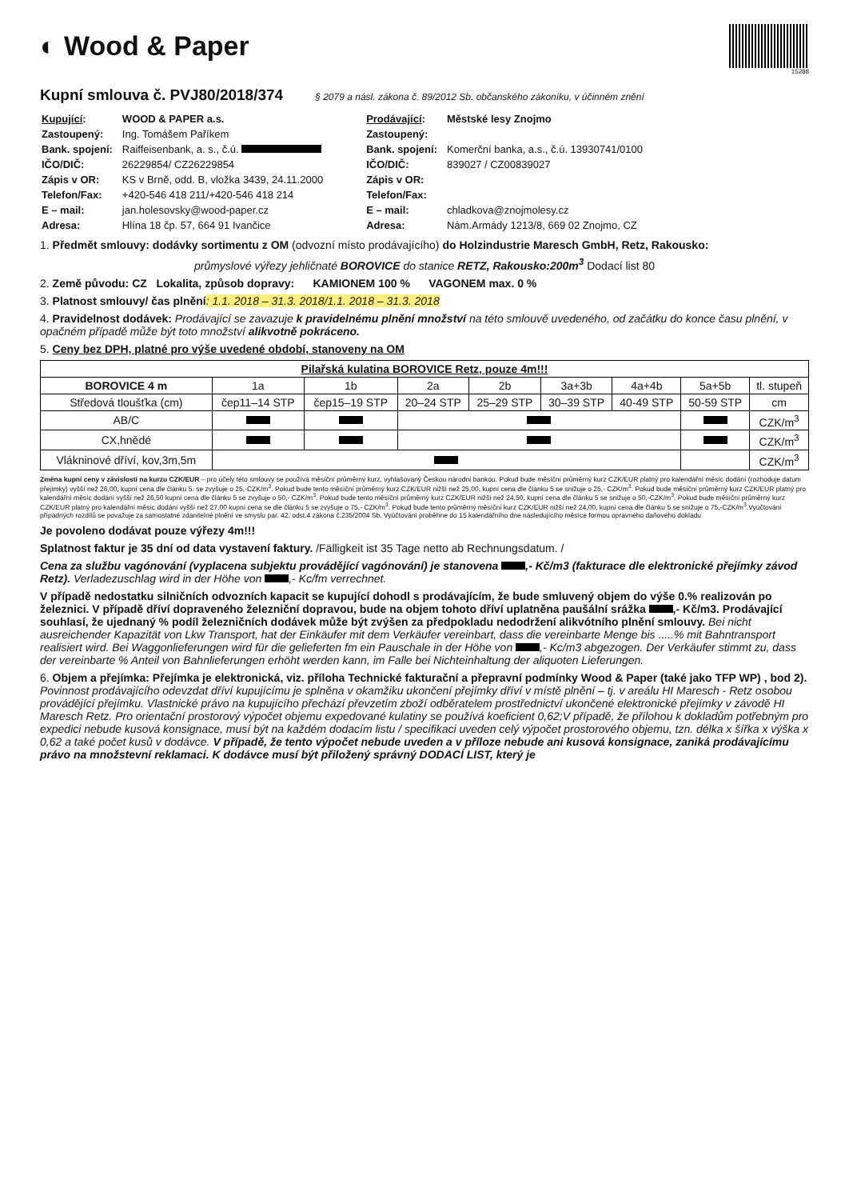◐ Wood & Paper
15288
Kupní smlouva č. PVJ80/2018/374
§ 2079 a násl. zákona č. 89/2012 Sb. občanského zákoníku, v účinném znění
| Kupující : | WOOD & PAPER a.s. |
| Zastoupený: | Ing. Tomášem Paříkem |
| Bank. spojení: | Raiffeisenbank, a. s., č.ú. |
| IČO/DIČ: | 26229854/ CZ26229854 |
| Zápis v OR: | KS v Brně, odd. B, vložka 3439, 24.11.2000 |
| Telefon/Fax: | +420-546 418 211/+420-546 418 214 |
| E – mail: | jan.holesovsky@wood-paper.cz |
| Adresa: | Hlína 18 čp. 57, 664 91 Ivančice |
| Prodávající : | Městské lesy Znojmo |
| Zastoupený: | |
| Bank. spojení: | Komerční banka, a.s., č.ú. 13930741/0100 |
| IČO/DIČ: | 839027 / CZ00839027 |
| Zápis v OR: | |
| Telefon/Fax: | |
| E – mail: | chladkova@znojmolesy.cz |
| Adresa: | Nám.Armády 1213/8, 669 02 Znojmo, CZ |
1. Předmět smlouvy: dodávky sortimentu z OM (odvozní místo prodávajícího) do Holzindustrie Maresch GmbH, Retz, Rakousko:
průmyslové výřezy jehličnaté BOROVICE do stanice RETZ, Rakousko:200m<sup>3</sup> Dodací list 80
2. Země původu: CZ Lokalita, způsob dopravy: KAMIONEM 100 % VAGONEM max. 0 %
3. Platnost smlouvy/ čas plnění: 1.1. 2018 – 31.3. 2018/1.1. 2018 – 31.3. 2018
4. Pravidelnost dodávek: Prodávající se zavazuje k pravidelnému plnění množství na této smlouvě uvedeného, od začátku do konce času plnění, v opačném případě může být toto množství alikvotně pokráceno.
5. Ceny bez DPH, platné pro výše uvedené období, stanoveny na OM
| Pilařská kulatina BOROVICE Retz, pouze 4m!!! | | | | | | | | |
| BOROVICE 4 m | 1a | 1b | 2a | 2b | 3a+3b | 4a+4b | 5a+5b | tl. stupeň |
| Středová tloušťka (cm) | čep11–14 STP | čep15–19 STP | 20–24 STP | 25–29 STP | 30–39 STP | 40-49 STP | 50-59 STP | cm |
| AB/C | | | | | | | | CZK/m<sup>3</sup> |
| CX,hnědé | | | | | | | | CZK/m<sup>3</sup> |
| Vlákninové dříví, kov,3m,5m | | | | | | | | CZK/m<sup>3</sup> |
Změna kupní ceny v závislosti na kurzu CZK/EUR – pro účely této smlouvy se používá měsíční průměrný kurz, vyhlašovaný Českou národní bankou. Pokud bude měsíční průměrný kurz CZK/EUR platný pro kalendářní měsíc dodání (rozhoduje datum přejímky) vyšší než 26,00, kupní cena dle článku 5. se zvyšuje o 25,-CZK/m<sup>3</sup>. Pokud bude tento měsíční průměrný kurz CZK/EUR nižší než 25,00, kupní cena dle článku 5 se snižuje o 25,- CZK/m<sup>3</sup>. Pokud bude měsíční průměrný kurz CZK/EUR platný pro kalendářní měsíc dodání vyšší než 26,50 kupní cena dle článku 5 se zvyšuje o 50,- CZK/m<sup>3</sup>. Pokud bude tento měsíční průměrný kurz CZK/EUR nižší než 24,50, kupní cena dle článku 5 se snižuje o 50,-CZK/m<sup>3</sup>. Pokud bude měsíční průměrný kurz CZK/EUR platný pro kalendářní měsíc dodání vyšší než 27,00 kupní cena se dle článku 5 se zvyšuje o 75,- CZK/m<sup>3</sup>. Pokud bude tento průměrný měsíční kurz CZK/EUR nižší než 24,00, kupní cena dle článku 5 se snižuje o 75,-CZK/m<sup>3</sup>.Vyúčtování případných rozdílů se považuje za samostatné zdanitelné plnění ve smyslu par. 42, odst.4 zákona č.235/2004 Sb. Vyúčtování proběhne do 15 kalendářního dne následujícího měsíce formou opravného daňového dokladu
Je povoleno dodávat pouze výřezy 4m!!!
Splatnost faktur je 35 dní od data vystavení faktury. /Fälligkeit ist 35 Tage netto ab Rechnungsdatum. /
Cena za službu vagónování (vyplacena subjektu provádějící vagónování) je stanovena ,- Kč/m3 (fakturace dle elektronické přejímky závod Retz). Verladezuschlag wird in der Höhe von ,- Kc/fm verrechnet.
V případě nedostatku silničních odvozních kapacit se kupující dohodl s prodávajícím, že bude smluvený objem do výše 0.% realizován po železnici. V případě dříví dopraveného železniční dopravou, bude na objem tohoto dříví uplatněna paušální srážka ,- Kč/m3. Prodávající souhlasí, že ujednaný % podíl železničních dodávek může být zvýšen za předpokladu nedodržení alikvótního plnění smlouvy. Bei nicht ausreichender Kapazität von Lkw Transport, hat der Einkäufer mit dem Verkäufer vereinbart, dass die vereinbarte Menge bis .....% mit Bahntransport realisiert wird. Bei Waggonlieferungen wird für die gelieferten fm ein Pauschale in der Höhe von ,- Kc/m3 abgezogen. Der Verkäufer stimmt zu, dass der vereinbarte % Anteil von Bahnlieferungen erhöht werden kann, im Falle bei Nichteinhaltung der aliquoten Lieferungen.
6. Objem a přejímka: Přejímka je elektronická, viz. příloha Technické fakturační a přepravní podmínky Wood & Paper (také jako TFP WP) , bod 2). Povinnost prodávajícího odevzdat dříví kupujícímu je splněna v okamžiku ukončení přejímky dříví v místě plnění – tj. v areálu HI Maresch - Retz osobou provádějící přejímku. Vlastnické právo na kupujícího přechází převzetím zboží odběratelem prostřednictví ukončené elektronické přejímky v závodě HI Maresch Retz. Pro orientační prostorový výpočet objemu expedované kulatiny se používá koeficient 0,62;V případě, že přílohou k dokladům potřebným pro expedici nebude kusová konsignace, musí být na každém dodacím listu / specifikaci uveden celý výpočet prostorového objemu, tzn. délka x šířka x výška x 0,62 a také počet kusů v dodávce. V případě, že tento výpočet nebude uveden a v příloze nebude ani kusová konsignace, zaniká prodávajícímu právo na množstevní reklamaci. K dodávce musí být přiložený správný DODACÍ LIST, který je